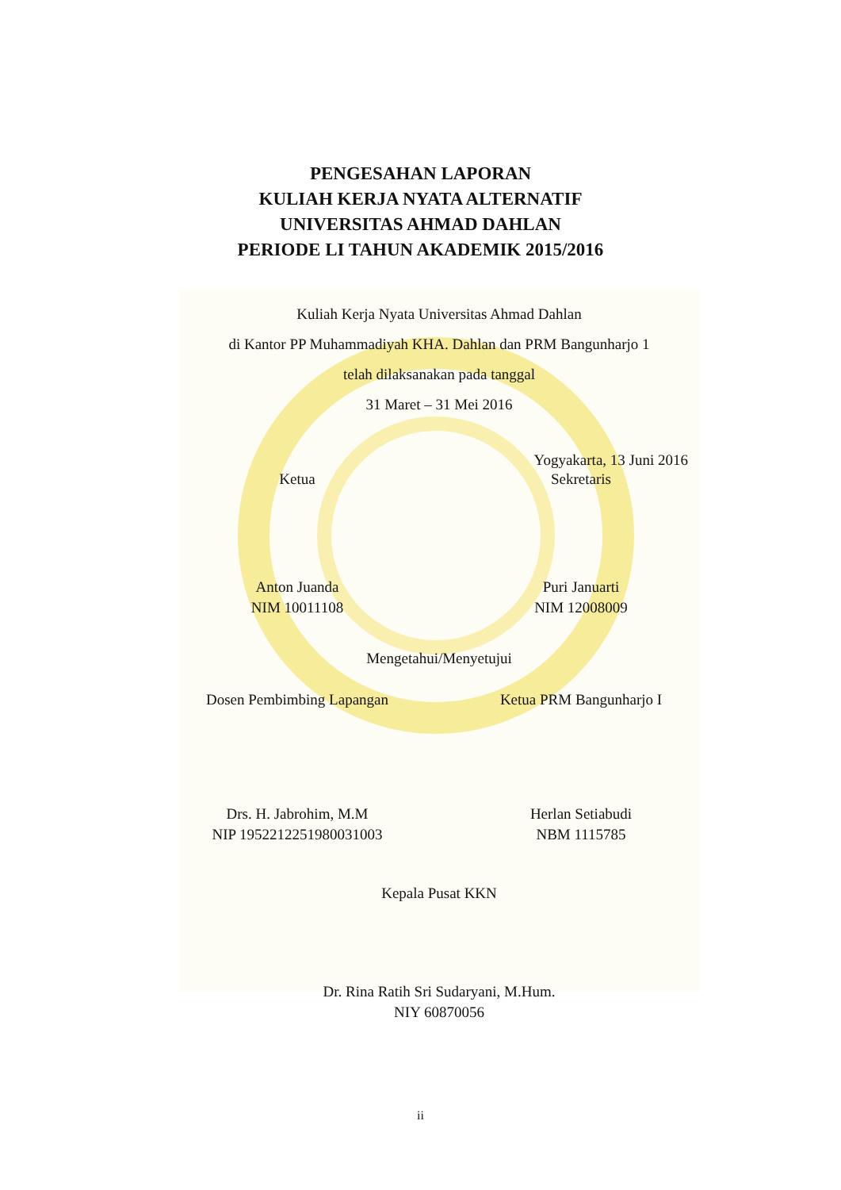PENGESAHAN LAPORAN
KULIAH KERJA NYATA ALTERNATIF
UNIVERSITAS AHMAD DAHLAN
PERIODE LI TAHUN AKADEMIK 2015/2016
Kuliah Kerja Nyata Universitas Ahmad Dahlan
di Kantor PP Muhammadiyah KHA. Dahlan dan PRM Bangunharjo 1
telah dilaksanakan pada tanggal
31 Maret – 31 Mei 2016
Yogyakarta, 13 Juni 2016
Ketua Sekretaris
Anton Juanda
NIM 10011108
Puri Januarti
NIM 12008009
Mengetahui/Menyetujui
Dosen Pembimbing Lapangan Ketua PRM Bangunharjo I
Drs. H. Jabrohim, M.M
NIP 195221225198003100​3
Herlan Setiabudi
NBM 1115785
Kepala Pusat KKN
Dr. Rina Ratih Sri Sudaryani, M.Hum.
NIY 60870056
ii